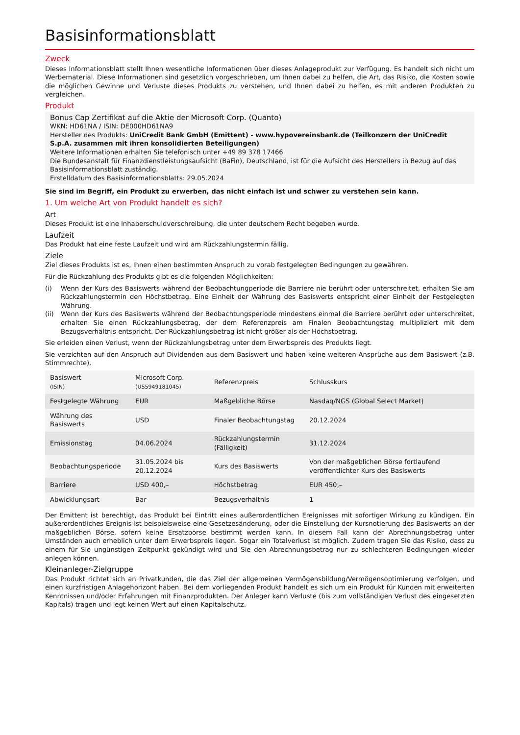Basisinformationsblatt
Zweck
Dieses Informationsblatt stellt Ihnen wesentliche Informationen über dieses Anlageprodukt zur Verfügung. Es handelt sich nicht um Werbematerial. Diese Informationen sind gesetzlich vorgeschrieben, um Ihnen dabei zu helfen, die Art, das Risiko, die Kosten sowie die möglichen Gewinne und Verluste dieses Produkts zu verstehen, und Ihnen dabei zu helfen, es mit anderen Produkten zu vergleichen.
Produkt
Bonus Cap Zertifikat auf die Aktie der Microsoft Corp. (Quanto)
WKN: HD61NA / ISIN: DE000HD61NA9
Hersteller des Produkts: UniCredit Bank GmbH (Emittent) - www.hypovereinsbank.de (Teilkonzern der UniCredit S.p.A. zusammen mit ihren konsolidierten Beteiligungen)
Weitere Informationen erhalten Sie telefonisch unter +49 89 378 17466
Die Bundesanstalt für Finanzdienstleistungsaufsicht (BaFin), Deutschland, ist für die Aufsicht des Herstellers in Bezug auf das Basisinformationsblatt zuständig.
Erstelldatum des Basisinformationsblatts: 29.05.2024
Sie sind im Begriff, ein Produkt zu erwerben, das nicht einfach ist und schwer zu verstehen sein kann.
1. Um welche Art von Produkt handelt es sich?
Art
Dieses Produkt ist eine Inhaberschuldverschreibung, die unter deutschem Recht begeben wurde.
Laufzeit
Das Produkt hat eine feste Laufzeit und wird am Rückzahlungstermin fällig.
Ziele
Ziel dieses Produkts ist es, Ihnen einen bestimmten Anspruch zu vorab festgelegten Bedingungen zu gewähren.
Für die Rückzahlung des Produkts gibt es die folgenden Möglichkeiten:
(i) Wenn der Kurs des Basiswerts während der Beobachtungperiode die Barriere nie berührt oder unterschreitet, erhalten Sie am Rückzahlungstermin den Höchstbetrag. Eine Einheit der Währung des Basiswerts entspricht einer Einheit der Festgelegten Währung.
(ii) Wenn der Kurs des Basiswerts während der Beobachtungsperiode mindestens einmal die Barriere berührt oder unterschreitet, erhalten Sie einen Rückzahlungsbetrag, der dem Referenzpreis am Finalen Beobachtungstag multipliziert mit dem Bezugsverhältnis entspricht. Der Rückzahlungsbetrag ist nicht größer als der Höchstbetrag.
Sie erleiden einen Verlust, wenn der Rückzahlungsbetrag unter dem Erwerbspreis des Produkts liegt.
Sie verzichten auf den Anspruch auf Dividenden aus dem Basiswert und haben keine weiteren Ansprüche aus dem Basiswert (z.B. Stimmrechte).
| Basiswert (ISIN) | Microsoft Corp. (US5949181045) | Referenzpreis | Schlusskurs |
| Festgelegte Währung | EUR | Maßgebliche Börse | Nasdaq/NGS (Global Select Market) |
| Währung des Basiswerts | USD | Finaler Beobachtungstag | 20.12.2024 |
| Emissionstag | 04.06.2024 | Rückzahlungstermin (Fälligkeit) | 31.12.2024 |
| Beobachtungsperiode | 31.05.2024 bis 20.12.2024 | Kurs des Basiswerts | Von der maßgeblichen Börse fortlaufend veröffentlichter Kurs des Basiswerts |
| Barriere | USD 400,– | Höchstbetrag | EUR 450,– |
| Abwicklungsart | Bar | Bezugsverhältnis | 1 |
Der Emittent ist berechtigt, das Produkt bei Eintritt eines außerordentlichen Ereignisses mit sofortiger Wirkung zu kündigen. Ein außerordentliches Ereignis ist beispielsweise eine Gesetzesänderung, oder die Einstellung der Kursnotierung des Basiswerts an der maßgeblichen Börse, sofern keine Ersatzbörse bestimmt werden kann. In diesem Fall kann der Abrechnungsbetrag unter Umständen auch erheblich unter dem Erwerbspreis liegen. Sogar ein Totalverlust ist möglich. Zudem tragen Sie das Risiko, dass zu einem für Sie ungünstigen Zeitpunkt gekündigt wird und Sie den Abrechnungsbetrag nur zu schlechteren Bedingungen wieder anlegen können.
Kleinanleger-Zielgruppe
Das Produkt richtet sich an Privatkunden, die das Ziel der allgemeinen Vermögensbildung/Vermögensoptimierung verfolgen, und einen kurzfristigen Anlagehorizont haben. Bei dem vorliegenden Produkt handelt es sich um ein Produkt für Kunden mit erweiterten Kenntnissen und/oder Erfahrungen mit Finanzprodukten. Der Anleger kann Verluste (bis zum vollständigen Verlust des eingesetzten Kapitals) tragen und legt keinen Wert auf einen Kapitalschutz.